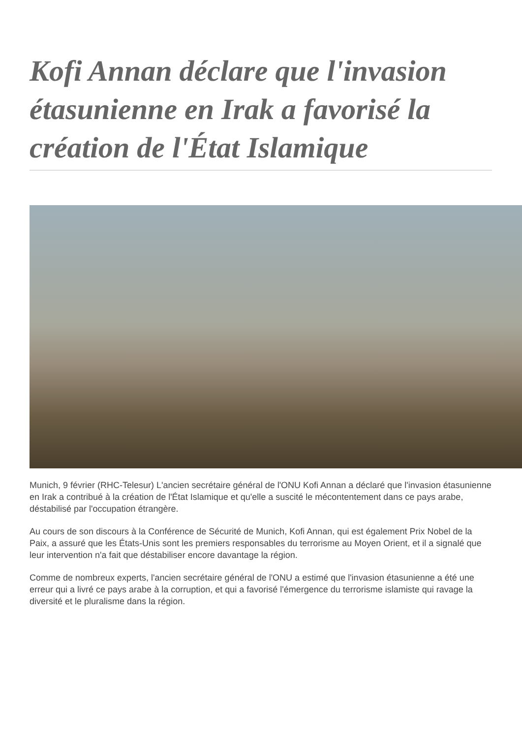Kofi Annan déclare que l'invasion étasunienne en Irak a favorisé la création de l'État Islamique
Munich, 9 février (RHC-Telesur) L'ancien secrétaire général de l'ONU Kofi Annan a déclaré que l'invasion étasunienne en Irak a contribué à la création de l'État Islamique et qu'elle a suscité le mécontentement dans ce pays arabe, déstabilisé par l'occupation étrangère.
Au cours de son discours à la Conférence de Sécurité de Munich, Kofi Annan, qui est également Prix Nobel de la Paix, a assuré que les États-Unis sont les premiers responsables du terrorisme au Moyen Orient, et il a signalé que leur intervention n'a fait que déstabiliser encore davantage la région.
Comme de nombreux experts, l'ancien secrétaire général de l'ONU a estimé que l'invasion étasunienne a été une erreur qui a livré ce pays arabe à la corruption, et qui a favorisé l'émergence du terrorisme islamiste qui ravage la diversité et le pluralisme dans la région.